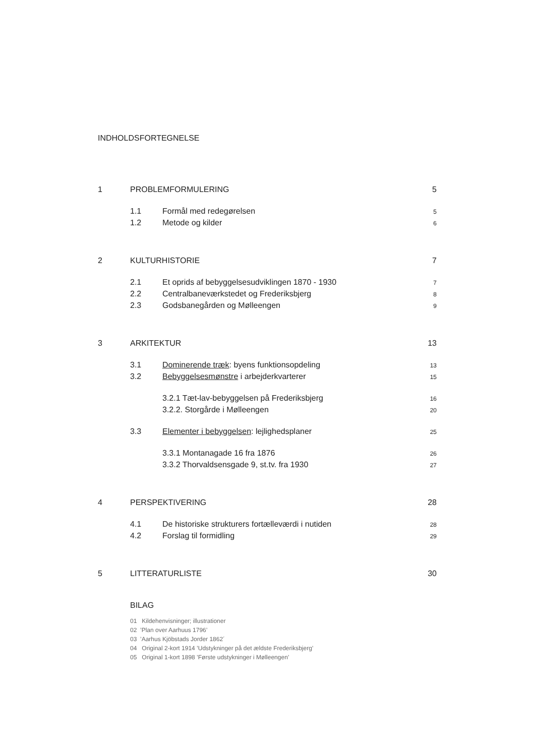INDHOLDSFORTEGNELSE
1 PROBLEMFORMULERING 5
1.1 Formål med redegørelsen 5
1.2 Metode og kilder 6
2 KULTURHISTORIE 7
2.1 Et oprids af bebyggelsesudviklingen 1870 - 1930 7
2.2 Centralbaneværkstedet og Frederiksbjerg 8
2.3 Godsbanegården og Mølleengen 9
3 ARKITEKTUR 13
3.1 Dominerende træk: byens funktionsopdeling 13
3.2 Bebyggelsesmønstre i arbejderkvarterer 15
3.2.1 Tæt-lav-bebyggelsen på Frederiksbjerg 16
3.2.2. Storgårde i Mølleengen 20
3.3 Elementer i bebyggelsen: lejlighedsplaner 25
3.3.1 Montanagade 16 fra 1876 26
3.3.2 Thorvaldsensgade 9, st.tv. fra 1930 27
4 PERSPEKTIVERING 28
4.1 De historiske strukturers fortælleværdi i nutiden 28
4.2 Forslag til formidling 29
5 LITTERATURLISTE 30
BILAG
01 Kildehenvisninger; illustrationer
02 ’Plan over Aarhuus 1796’
03 ’Aarhus Kjöbstads Jorder 1862´
04 Original 2-kort 1914 ’Udstykninger på det ældste Frederiksbjerg’
05 Original 1-kort 1898 ’Første udstykninger i Mølleengen’